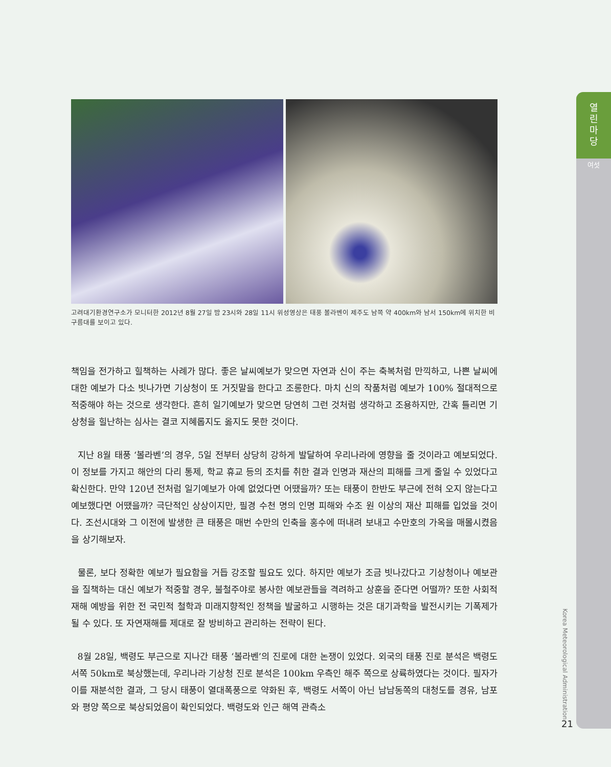열
린
마
당
여섯
고려대기환경연구소가 모니터한 2012년 8월 27일 밤 23시와 28일 11시 위성영상은 태풍 볼라벤이 제주도 남쪽 약 400km와 남서 150km에 위치한 비구름대를 보이고 있다.
책임을 전가하고 힐책하는 사례가 많다. 좋은 날씨예보가 맞으면 자연과 신이 주는 축복처럼 만끽하고, 나쁜 날씨에 대한 예보가 다소 빗나가면 기상청이 또 거짓말을 한다고 조롱한다. 마치 신의 작품처럼 예보가 100% 절대적으로 적중해야 하는 것으로 생각한다. 흔히 일기예보가 맞으면 당연히 그런 것처럼 생각하고 조용하지만, 간혹 틀리면 기상청을 힐난하는 심사는 결코 지혜롭지도 옳지도 못한 것이다.
지난 8월 태풍 ‘볼라벤’의 경우, 5일 전부터 상당히 강하게 발달하여 우리나라에 영향을 줄 것이라고 예보되었다. 이 정보를 가지고 해안의 다리 통제, 학교 휴교 등의 조치를 취한 결과 인명과 재산의 피해를 크게 줄일 수 있었다고 확신한다. 만약 120년 전처럼 일기예보가 아예 없었다면 어땠을까? 또는 태풍이 한반도 부근에 전혀 오지 않는다고 예보했다면 어땠을까? 극단적인 상상이지만, 필경 수천 명의 인명 피해와 수조 원 이상의 재산 피해를 입었을 것이다. 조선시대와 그 이전에 발생한 큰 태풍은 매번 수만의 인축을 홍수에 떠내려 보내고 수만호의 가옥을 매몰시켰음을 상기해보자.
물론, 보다 정확한 예보가 필요함을 거듭 강조할 필요도 있다. 하지만 예보가 조금 빗나갔다고 기상청이나 예보관을 질책하는 대신 예보가 적중할 경우, 불철주야로 봉사한 예보관들을 격려하고 상훈을 준다면 어떨까? 또한 사회적 재해 예방을 위한 전 국민적 철학과 미래지향적인 정책을 발굴하고 시행하는 것은 대기과학을 발전시키는 기폭제가 될 수 있다. 또 자연재해를 제대로 잘 방비하고 관리하는 전략이 된다.
8월 28일, 백령도 부근으로 지나간 태풍 ‘볼라벤’의 진로에 대한 논쟁이 있었다. 외국의 태풍 진로 분석은 백령도 서쪽 50km로 북상했는데, 우리나라 기상청 진로 분석은 100km 우측인 해주 쪽으로 상륙하였다는 것이다. 필자가 이를 재분석한 결과, 그 당시 태풍이 열대폭풍으로 약화된 후, 백령도 서쪽이 아닌 남남동쪽의 대청도를 경유, 남포와 평양 쪽으로 북상되었음이 확인되었다. 백령도와 인근 해역 관측소
Korea Meteorological Administration
21